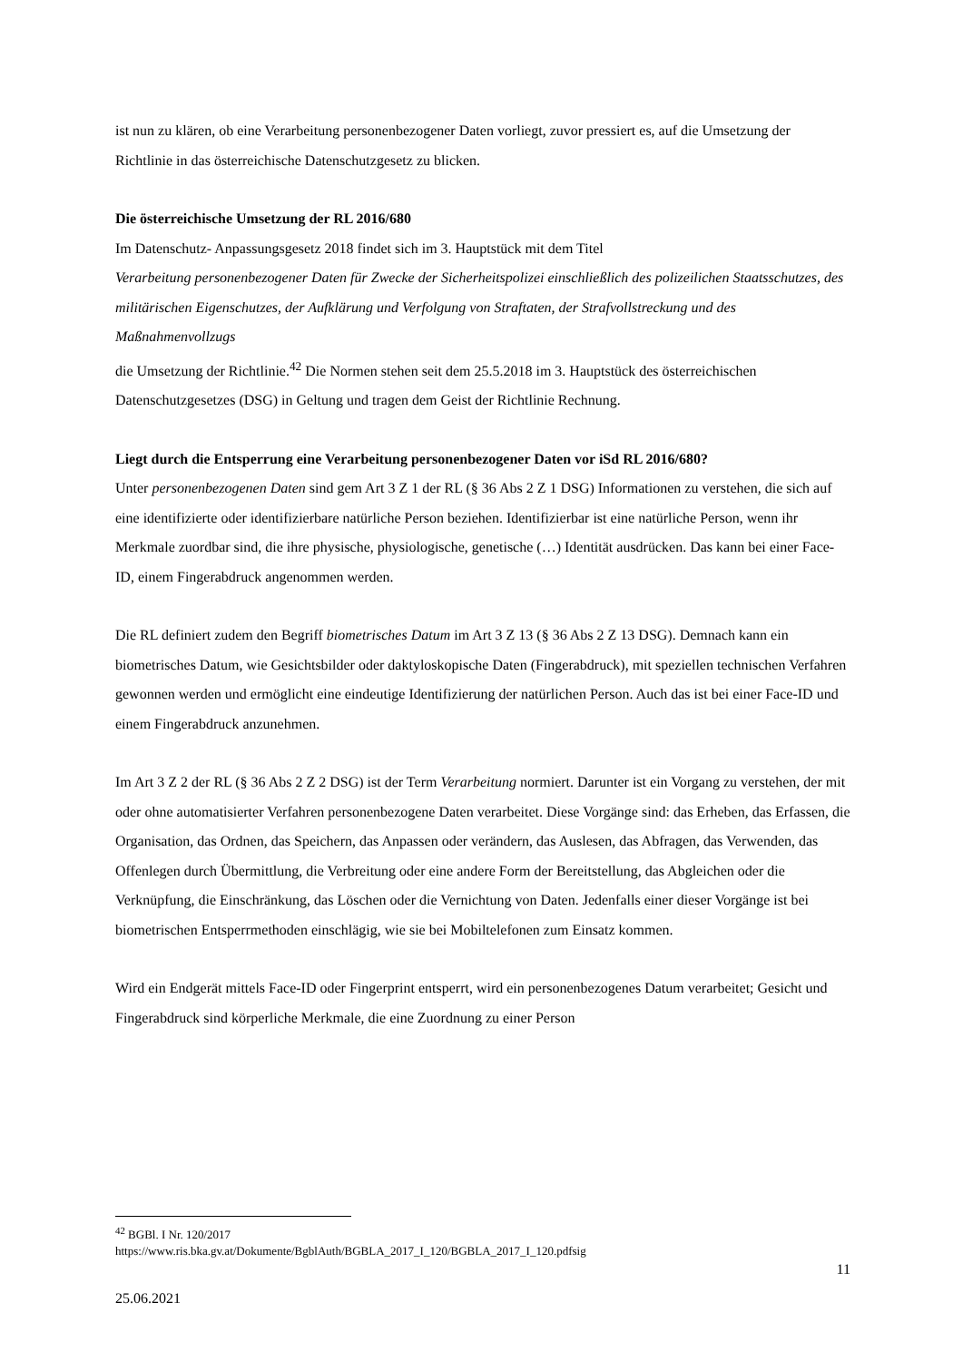ist nun zu klären, ob eine Verarbeitung personenbezogener Daten vorliegt, zuvor pressiert es, auf die Umsetzung der Richtlinie in das österreichische Datenschutzgesetz zu blicken.
Die österreichische Umsetzung der RL 2016/680
Im Datenschutz- Anpassungsgesetz 2018 findet sich im 3. Hauptstück mit dem Titel
Verarbeitung personenbezogener Daten für Zwecke der Sicherheitspolizei einschließlich des polizeilichen Staatsschutzes, des militärischen Eigenschutzes, der Aufklärung und Verfolgung von Straftaten, der Strafvollstreckung und des Maßnahmenvollzugs
die Umsetzung der Richtlinie.<sup>42</sup> Die Normen stehen seit dem 25.5.2018 im 3. Hauptstück des österreichischen Datenschutzgesetzes (DSG) in Geltung und tragen dem Geist der Richtlinie Rechnung.
Liegt durch die Entsperrung eine Verarbeitung personenbezogener Daten vor iSd RL 2016/680?
Unter personenbezogenen Daten sind gem Art 3 Z 1 der RL (§ 36 Abs 2 Z 1 DSG) Informationen zu verstehen, die sich auf eine identifizierte oder identifizierbare natürliche Person beziehen. Identifizierbar ist eine natürliche Person, wenn ihr Merkmale zuordbar sind, die ihre physische, physiologische, genetische (…) Identität ausdrücken. Das kann bei einer Face-ID, einem Fingerabdruck angenommen werden.
Die RL definiert zudem den Begriff biometrisches Datum im Art 3 Z 13 (§ 36 Abs 2 Z 13 DSG). Demnach kann ein biometrisches Datum, wie Gesichtsbilder oder daktyloskopische Daten (Fingerabdruck), mit speziellen technischen Verfahren gewonnen werden und ermöglicht eine eindeutige Identifizierung der natürlichen Person. Auch das ist bei einer Face-ID und einem Fingerabdruck anzunehmen.
Im Art 3 Z 2 der RL (§ 36 Abs 2 Z 2 DSG) ist der Term Verarbeitung normiert. Darunter ist ein Vorgang zu verstehen, der mit oder ohne automatisierter Verfahren personenbezogene Daten verarbeitet. Diese Vorgänge sind: das Erheben, das Erfassen, die Organisation, das Ordnen, das Speichern, das Anpassen oder verändern, das Auslesen, das Abfragen, das Verwenden, das Offenlegen durch Übermittlung, die Verbreitung oder eine andere Form der Bereitstellung, das Abgleichen oder die Verknüpfung, die Einschränkung, das Löschen oder die Vernichtung von Daten. Jedenfalls einer dieser Vorgänge ist bei biometrischen Entsperrmethoden einschlägig, wie sie bei Mobiltelefonen zum Einsatz kommen.
Wird ein Endgerät mittels Face-ID oder Fingerprint entsperrt, wird ein personenbezogenes Datum verarbeitet; Gesicht und Fingerabdruck sind körperliche Merkmale, die eine Zuordnung zu einer Person
<sup>42</sup> BGBl. I Nr. 120/2017
https://www.ris.bka.gv.at/Dokumente/BgblAuth/BGBLA_2017_I_120/BGBLA_2017_I_120.pdfsig
11
25.06.2021